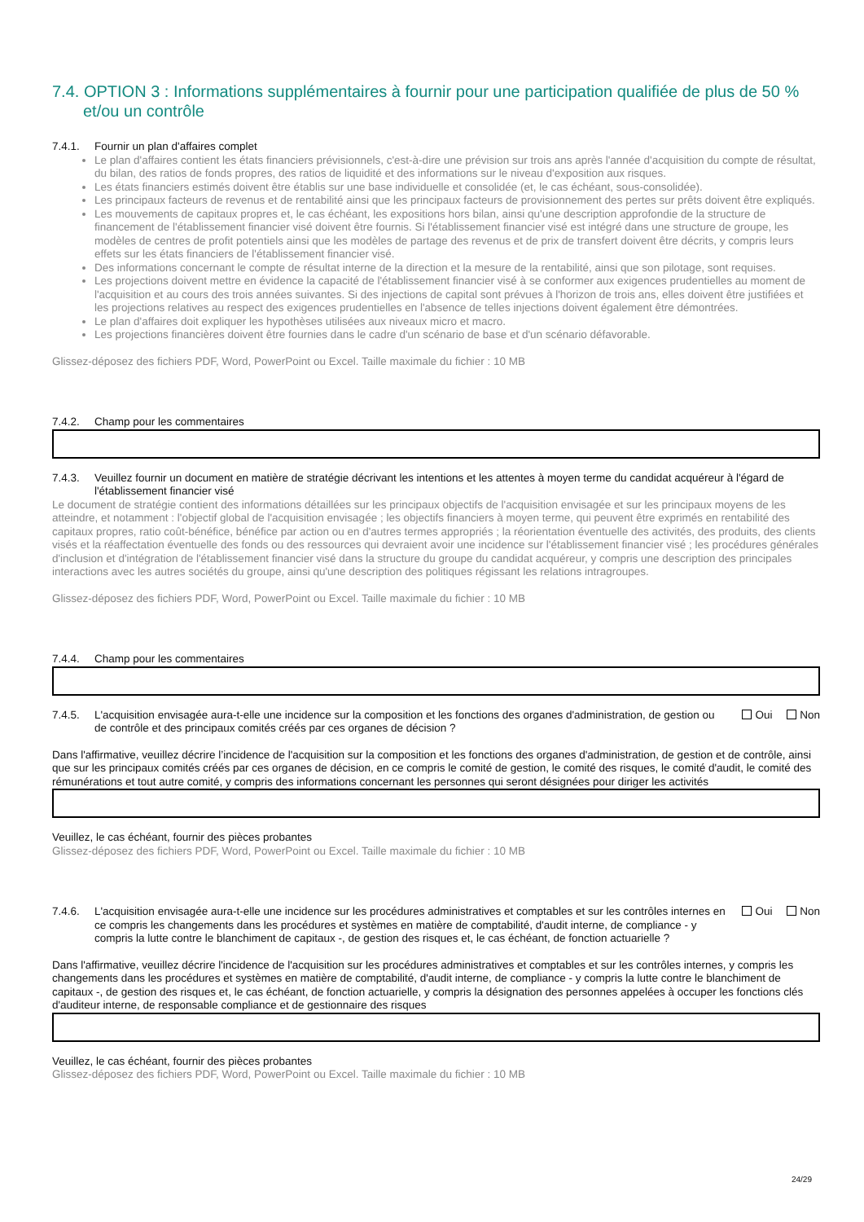7.4. OPTION 3 : Informations supplémentaires à fournir pour une participation qualifiée de plus de 50 % et/ou un contrôle
7.4.1. Fournir un plan d'affaires complet
Le plan d'affaires contient les états financiers prévisionnels, c'est-à-dire une prévision sur trois ans après l'année d'acquisition du compte de résultat, du bilan, des ratios de fonds propres, des ratios de liquidité et des informations sur le niveau d'exposition aux risques.
Les états financiers estimés doivent être établis sur une base individuelle et consolidée (et, le cas échéant, sous-consolidée).
Les principaux facteurs de revenus et de rentabilité ainsi que les principaux facteurs de provisionnement des pertes sur prêts doivent être expliqués.
Les mouvements de capitaux propres et, le cas échéant, les expositions hors bilan, ainsi qu'une description approfondie de la structure de financement de l'établissement financier visé doivent être fournis. Si l'établissement financier visé est intégré dans une structure de groupe, les modèles de centres de profit potentiels ainsi que les modèles de partage des revenus et de prix de transfert doivent être décrits, y compris leurs effets sur les états financiers de l'établissement financier visé.
Des informations concernant le compte de résultat interne de la direction et la mesure de la rentabilité, ainsi que son pilotage, sont requises.
Les projections doivent mettre en évidence la capacité de l'établissement financier visé à se conformer aux exigences prudentielles au moment de l'acquisition et au cours des trois années suivantes. Si des injections de capital sont prévues à l'horizon de trois ans, elles doivent être justifiées et les projections relatives au respect des exigences prudentielles en l'absence de telles injections doivent également être démontrées.
Le plan d'affaires doit expliquer les hypothèses utilisées aux niveaux micro et macro.
Les projections financières doivent être fournies dans le cadre d'un scénario de base et d'un scénario défavorable.
Glissez-déposez des fichiers PDF, Word, PowerPoint ou Excel. Taille maximale du fichier : 10 MB
7.4.2. Champ pour les commentaires
7.4.3. Veuillez fournir un document en matière de stratégie décrivant les intentions et les attentes à moyen terme du candidat acquéreur à l'égard de l'établissement financier visé
Le document de stratégie contient des informations détaillées sur les principaux objectifs de l'acquisition envisagée et sur les principaux moyens de les atteindre, et notamment : l'objectif global de l'acquisition envisagée ; les objectifs financiers à moyen terme, qui peuvent être exprimés en rentabilité des capitaux propres, ratio coût-bénéfice, bénéfice par action ou en d'autres termes appropriés ; la réorientation éventuelle des activités, des produits, des clients visés et la réaffectation éventuelle des fonds ou des ressources qui devraient avoir une incidence sur l'établissement financier visé ; les procédures générales d'inclusion et d'intégration de l'établissement financier visé dans la structure du groupe du candidat acquéreur, y compris une description des principales interactions avec les autres sociétés du groupe, ainsi qu'une description des politiques régissant les relations intragroupes.
Glissez-déposez des fichiers PDF, Word, PowerPoint ou Excel. Taille maximale du fichier : 10 MB
7.4.4. Champ pour les commentaires
7.4.5. L'acquisition envisagée aura-t-elle une incidence sur la composition et les fonctions des organes d'administration, de gestion ou de contrôle et des principaux comités créés par ces organes de décision ? Oui Non
Dans l'affirmative, veuillez décrire l’incidence de l'acquisition sur la composition et les fonctions des organes d'administration, de gestion et de contrôle, ainsi que sur les principaux comités créés par ces organes de décision, en ce compris le comité de gestion, le comité des risques, le comité d'audit, le comité des rémunérations et tout autre comité, y compris des informations concernant les personnes qui seront désignées pour diriger les activités
Veuillez, le cas échéant, fournir des pièces probantes
Glissez-déposez des fichiers PDF, Word, PowerPoint ou Excel. Taille maximale du fichier : 10 MB
7.4.6. L'acquisition envisagée aura-t-elle une incidence sur les procédures administratives et comptables et sur les contrôles internes en ce compris les changements dans les procédures et systèmes en matière de comptabilité, d'audit interne, de compliance - y compris la lutte contre le blanchiment de capitaux -, de gestion des risques et, le cas échéant, de fonction actuarielle ? Oui Non
Dans l'affirmative, veuillez décrire l'incidence de l'acquisition sur les procédures administratives et comptables et sur les contrôles internes, y compris les changements dans les procédures et systèmes en matière de comptabilité, d'audit interne, de compliance - y compris la lutte contre le blanchiment de capitaux -, de gestion des risques et, le cas échéant, de fonction actuarielle, y compris la désignation des personnes appelées à occuper les fonctions clés d'auditeur interne, de responsable compliance et de gestionnaire des risques
Veuillez, le cas échéant, fournir des pièces probantes
Glissez-déposez des fichiers PDF, Word, PowerPoint ou Excel. Taille maximale du fichier : 10 MB
24/29